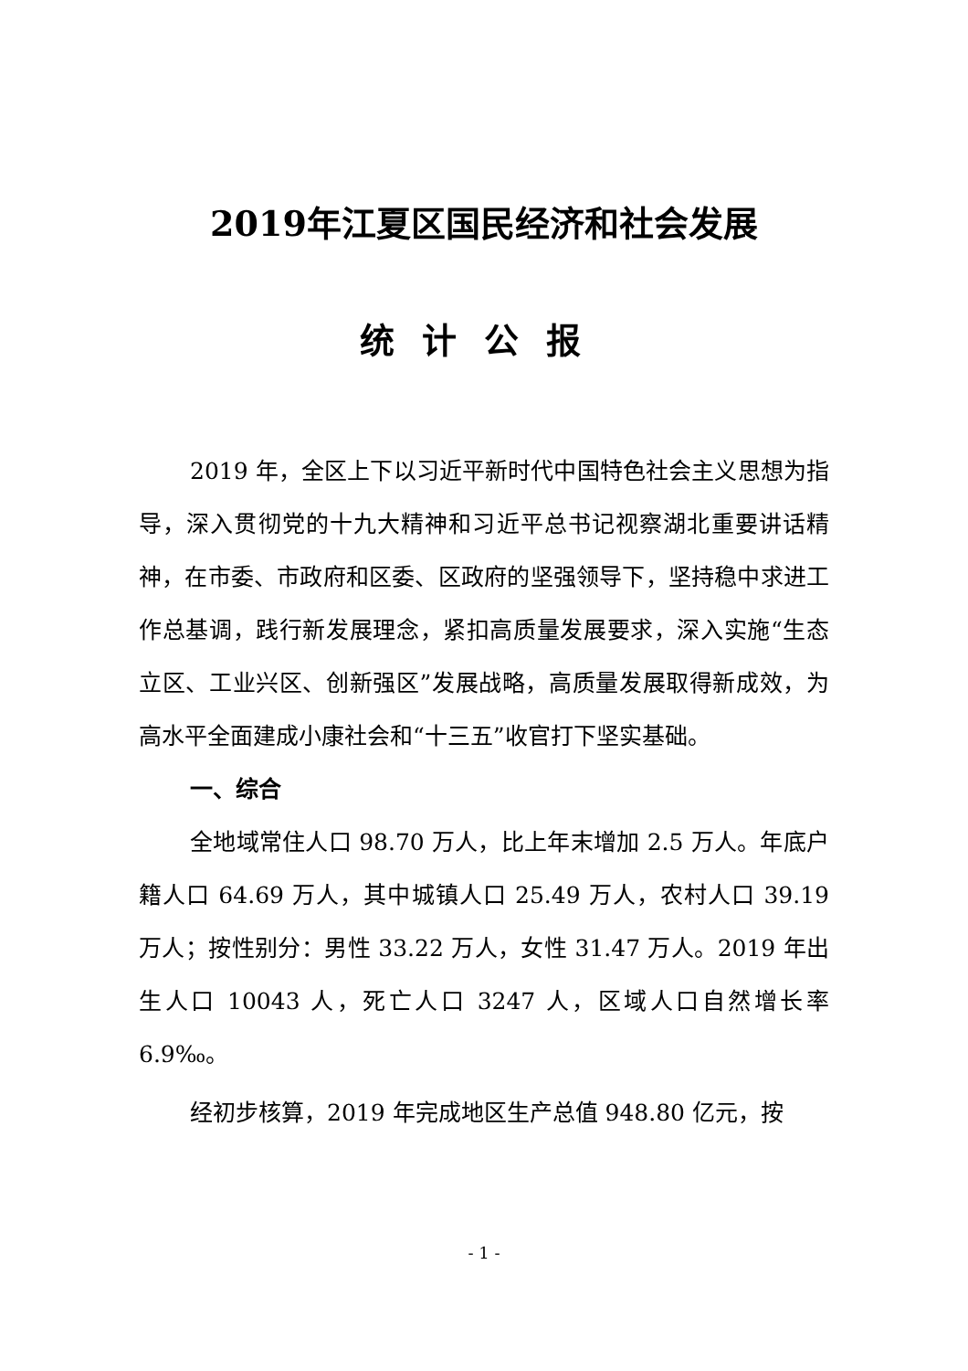2019年江夏区国民经济和社会发展
统计公报
2019 年，全区上下以习近平新时代中国特色社会主义思想为指导，深入贯彻党的十九大精神和习近平总书记视察湖北重要讲话精神，在市委、市政府和区委、区政府的坚强领导下，坚持稳中求进工作总基调，践行新发展理念，紧扣高质量发展要求，深入实施“生态立区、工业兴区、创新强区”发展战略，高质量发展取得新成效，为高水平全面建成小康社会和“十三五”收官打下坚实基础。
一、综合
全地域常住人口 98.70 万人，比上年末增加 2.5 万人。年底户籍人口 64.69 万人，其中城镇人口 25.49 万人，农村人口 39.19 万人；按性别分：男性 33.22 万人，女性 31.47 万人。2019 年出生人口 10043 人，死亡人口 3247 人，区域人口自然增长率 6.9‰。
经初步核算，2019 年完成地区生产总值 948.80 亿元，按
- 1 -